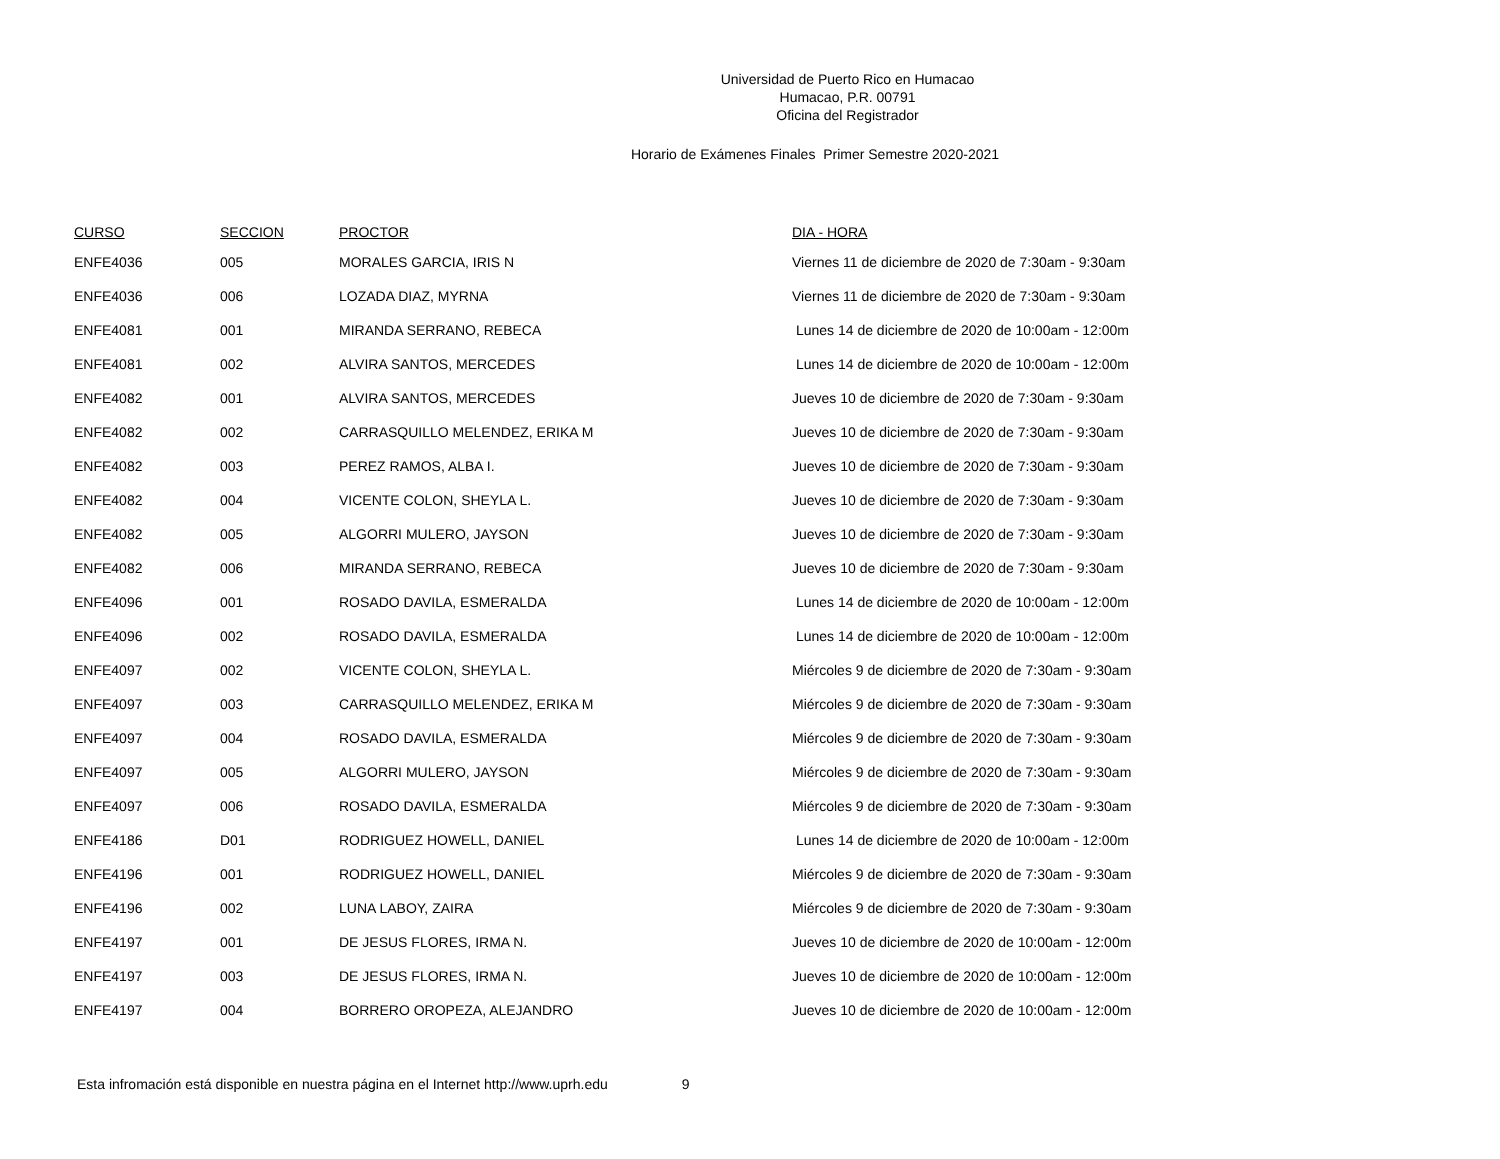Universidad de Puerto Rico en Humacao
Humacao, P.R. 00791
Oficina del Registrador
Horario de Exámenes Finales Primer Semestre 2020-2021
| CURSO | SECCION | PROCTOR | DIA - HORA |
| --- | --- | --- | --- |
| ENFE4036 | 005 | MORALES GARCIA, IRIS N | Viernes 11 de diciembre de 2020 de 7:30am - 9:30am |
| ENFE4036 | 006 | LOZADA DIAZ, MYRNA | Viernes 11 de diciembre de 2020 de 7:30am - 9:30am |
| ENFE4081 | 001 | MIRANDA SERRANO, REBECA | Lunes 14 de diciembre de 2020 de 10:00am - 12:00m |
| ENFE4081 | 002 | ALVIRA SANTOS, MERCEDES | Lunes 14 de diciembre de 2020 de 10:00am - 12:00m |
| ENFE4082 | 001 | ALVIRA SANTOS, MERCEDES | Jueves 10 de diciembre de 2020 de 7:30am - 9:30am |
| ENFE4082 | 002 | CARRASQUILLO MELENDEZ, ERIKA M | Jueves 10 de diciembre de 2020 de 7:30am - 9:30am |
| ENFE4082 | 003 | PEREZ RAMOS, ALBA I. | Jueves 10 de diciembre de 2020 de 7:30am - 9:30am |
| ENFE4082 | 004 | VICENTE COLON, SHEYLA L. | Jueves 10 de diciembre de 2020 de 7:30am - 9:30am |
| ENFE4082 | 005 | ALGORRI MULERO, JAYSON | Jueves 10 de diciembre de 2020 de 7:30am - 9:30am |
| ENFE4082 | 006 | MIRANDA SERRANO, REBECA | Jueves 10 de diciembre de 2020 de 7:30am - 9:30am |
| ENFE4096 | 001 | ROSADO DAVILA, ESMERALDA | Lunes 14 de diciembre de 2020 de 10:00am - 12:00m |
| ENFE4096 | 002 | ROSADO DAVILA, ESMERALDA | Lunes 14 de diciembre de 2020 de 10:00am - 12:00m |
| ENFE4097 | 002 | VICENTE COLON, SHEYLA L. | Miércoles 9 de diciembre de 2020 de 7:30am - 9:30am |
| ENFE4097 | 003 | CARRASQUILLO MELENDEZ, ERIKA M | Miércoles 9 de diciembre de 2020 de 7:30am - 9:30am |
| ENFE4097 | 004 | ROSADO DAVILA, ESMERALDA | Miércoles 9 de diciembre de 2020 de 7:30am - 9:30am |
| ENFE4097 | 005 | ALGORRI MULERO, JAYSON | Miércoles 9 de diciembre de 2020 de 7:30am - 9:30am |
| ENFE4097 | 006 | ROSADO DAVILA, ESMERALDA | Miércoles 9 de diciembre de 2020 de 7:30am - 9:30am |
| ENFE4186 | D01 | RODRIGUEZ HOWELL, DANIEL | Lunes 14 de diciembre de 2020 de 10:00am - 12:00m |
| ENFE4196 | 001 | RODRIGUEZ HOWELL, DANIEL | Miércoles 9 de diciembre de 2020 de 7:30am - 9:30am |
| ENFE4196 | 002 | LUNA LABOY, ZAIRA | Miércoles 9 de diciembre de 2020 de 7:30am - 9:30am |
| ENFE4197 | 001 | DE JESUS FLORES, IRMA N. | Jueves 10 de diciembre de 2020 de 10:00am - 12:00m |
| ENFE4197 | 003 | DE JESUS FLORES, IRMA N. | Jueves 10 de diciembre de 2020 de 10:00am - 12:00m |
| ENFE4197 | 004 | BORRERO OROPEZA, ALEJANDRO | Jueves 10 de diciembre de 2020 de 10:00am - 12:00m |
Esta infromación está disponible en nuestra página en el Internet http://www.uprh.edu 9